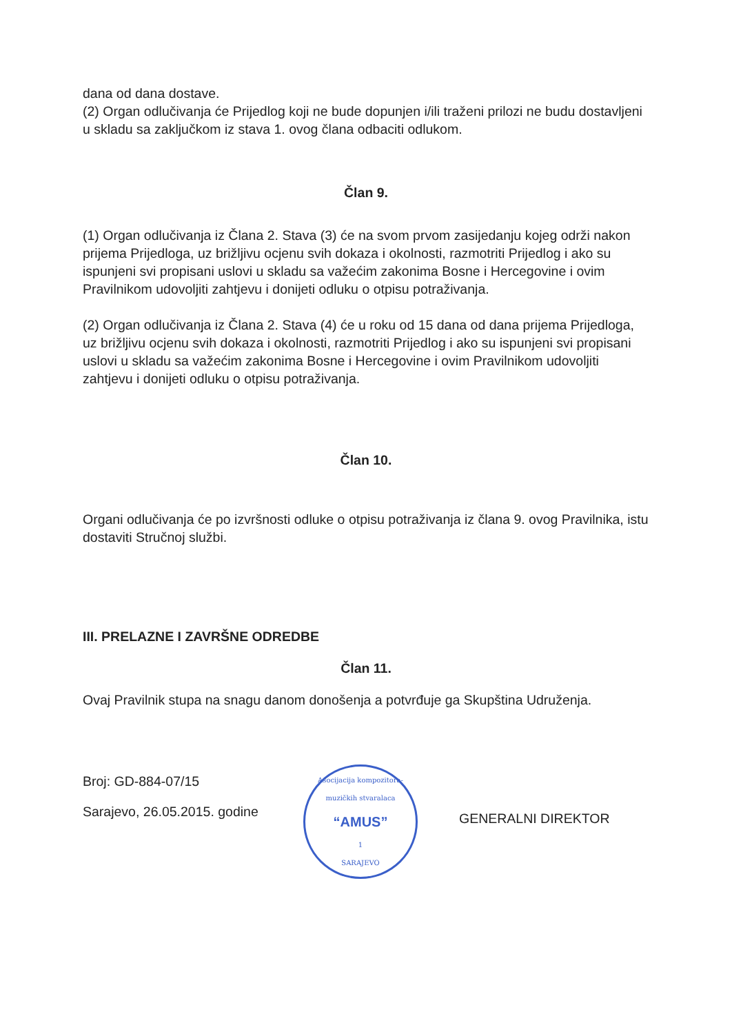dana od dana dostave.
(2) Organ odlučivanja će Prijedlog koji ne bude dopunjen i/ili traženi prilozi ne budu dostavljeni u skladu sa zaključkom iz stava 1. ovog člana odbaciti odlukom.
Član 9.
(1) Organ odlučivanja iz Člana 2. Stava (3) će na svom prvom zasijedanju kojeg održi nakon prijema Prijedloga, uz brižljivu ocjenu svih dokaza i okolnosti, razmotriti Prijedlog i ako su ispunjeni svi propisani uslovi u skladu sa važećim zakonima Bosne i Hercegovine i ovim Pravilnikom udovoljiti zahtjevu i donijeti odluku o otpisu potraživanja.
(2) Organ odlučivanja iz Člana 2. Stava (4) će u roku od 15 dana od dana prijema Prijedloga, uz brižljivu ocjenu svih dokaza i okolnosti, razmotriti Prijedlog i ako su ispunjeni svi propisani uslovi u skladu sa važećim zakonima Bosne i Hercegovine i ovim Pravilnikom udovoljiti zahtjevu i donijeti odluku o otpisu potraživanja.
Član 10.
Organi odlučivanja će po izvršnosti odluke o otpisu potraživanja iz člana 9. ovog Pravilnika, istu dostaviti Stručnoj službi.
III. PRELAZNE I ZAVRŠNE ODREDBE
Član 11.
Ovaj Pravilnik stupa na snagu danom donošenja a potvrđuje ga Skupština Udruženja.
Broj: GD-884-07/15
Sarajevo, 26.05.2015. godine
Asocijacija kompozitora-muzičkih stvaralaca
“AMUS”
1
SARAJEVO
GENERALNI DIREKTOR